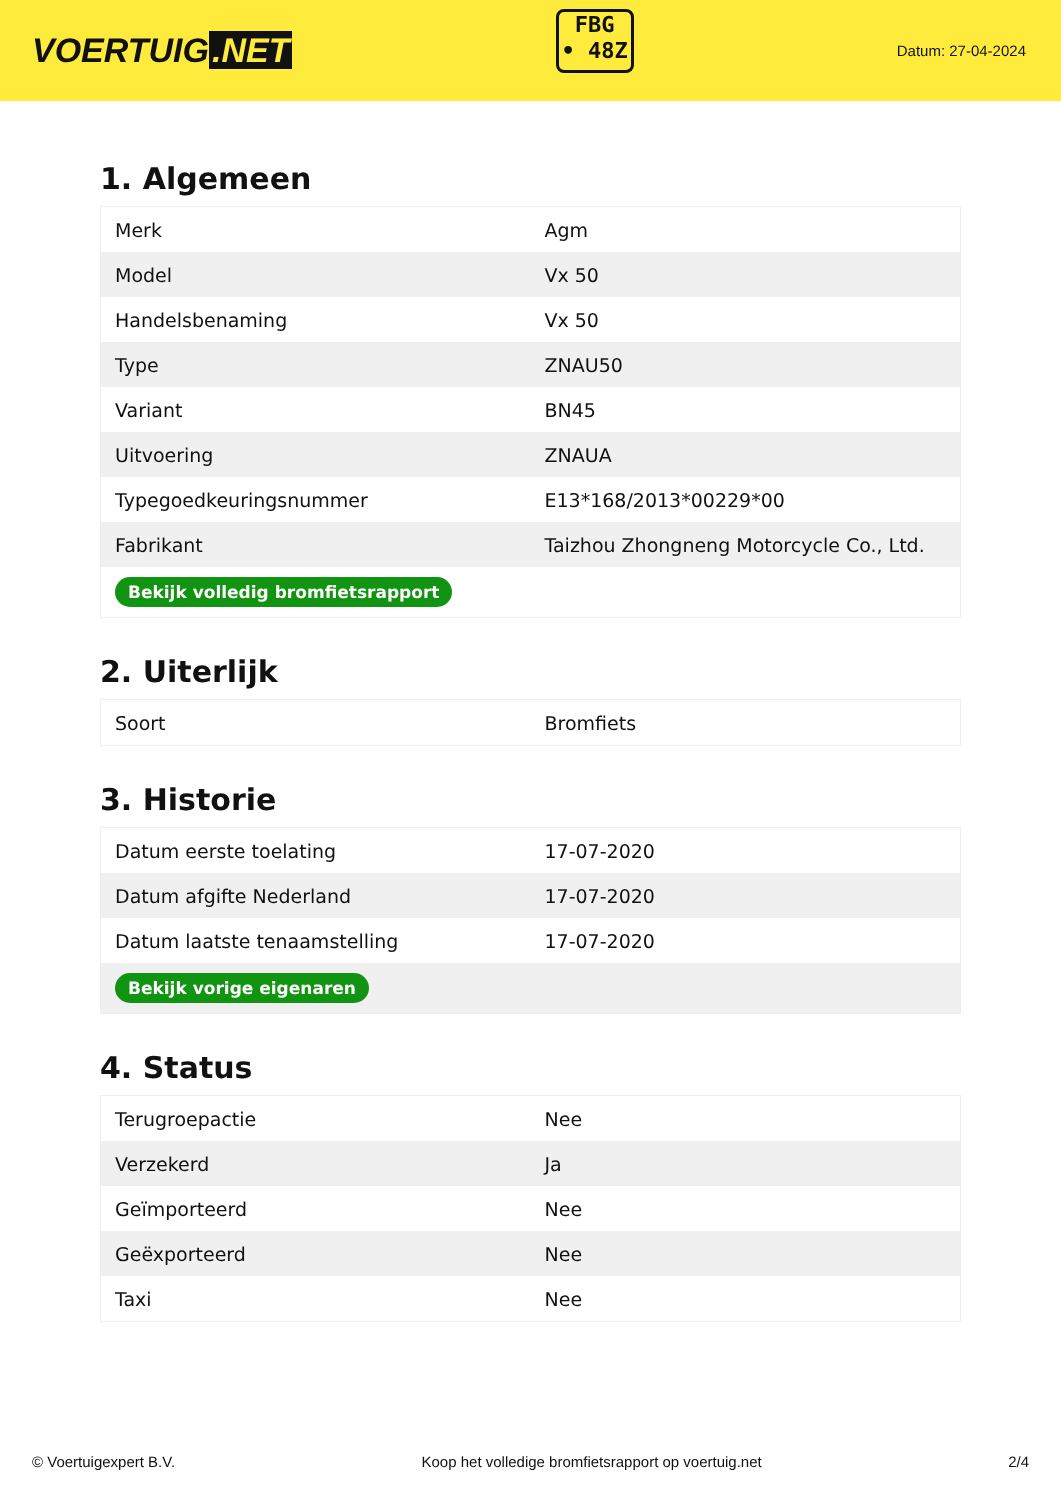VOERTUIG.NET
FBG
• 48Z
Datum: 27-04-2024
1. Algemeen
| Merk | Agm |
| Model | Vx 50 |
| Handelsbenaming | Vx 50 |
| Type | ZNAU50 |
| Variant | BN45 |
| Uitvoering | ZNAUA |
| Typegoedkeuringsnummer | E13*168/2013*00229*00 |
| Fabrikant | Taizhou Zhongneng Motorcycle Co., Ltd. |
| Bekijk volledig bromfietsrapport | |
2. Uiterlijk
| Soort | Bromfiets |
3. Historie
| Datum eerste toelating | 17-07-2020 |
| Datum afgifte Nederland | 17-07-2020 |
| Datum laatste tenaamstelling | 17-07-2020 |
| Bekijk vorige eigenaren | |
4. Status
| Terugroepactie | Nee |
| Verzekerd | Ja |
| Geïmporteerd | Nee |
| Geëxporteerd | Nee |
| Taxi | Nee |
© Voertuigexpert B.V. Koop het volledige bromfietsrapport op voertuig.net 2/4